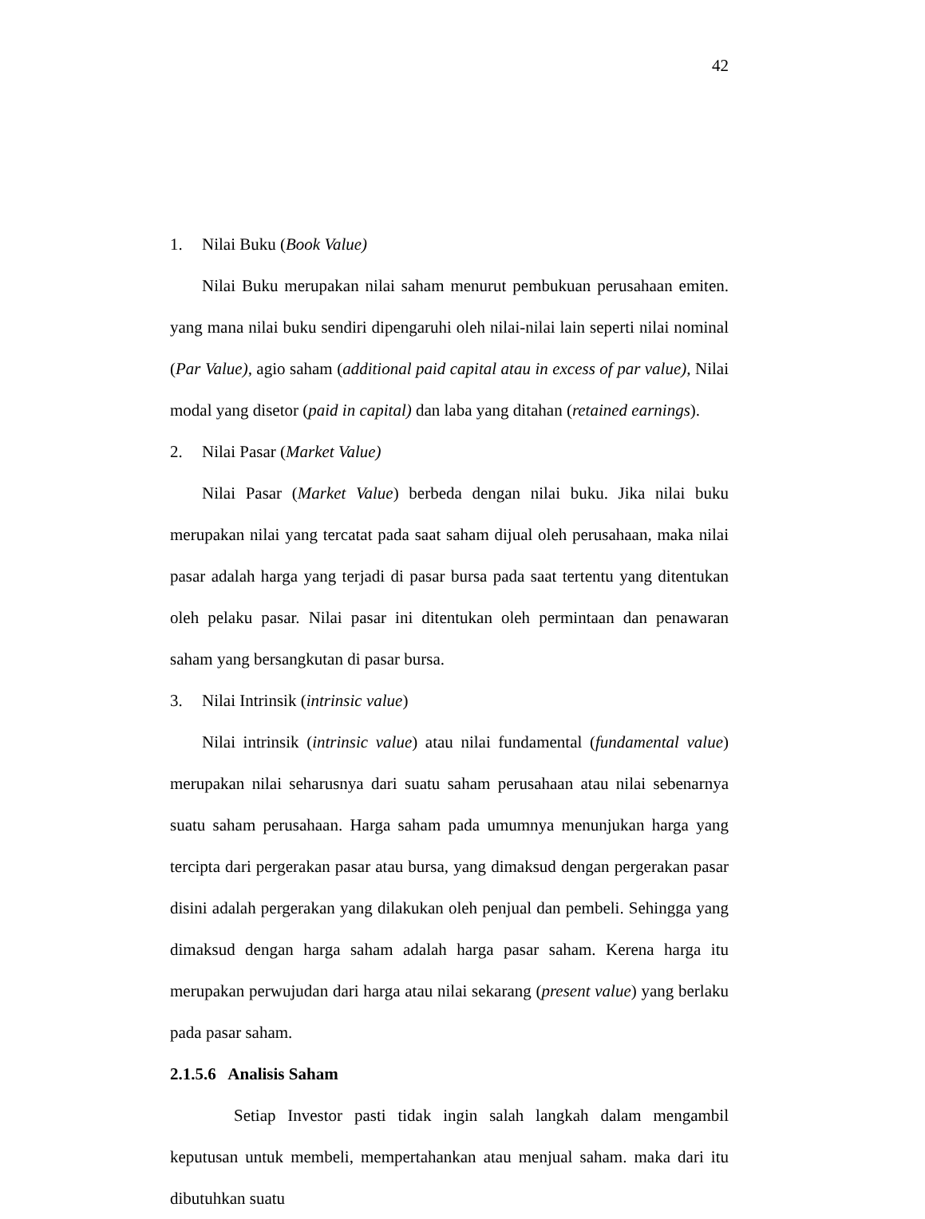42
1. Nilai Buku (Book Value)
Nilai Buku merupakan nilai saham menurut pembukuan perusahaan emiten. yang mana nilai buku sendiri dipengaruhi oleh nilai-nilai lain seperti nilai nominal (Par Value), agio saham (additional paid capital atau in excess of par value), Nilai modal yang disetor (paid in capital) dan laba yang ditahan (retained earnings).
2. Nilai Pasar (Market Value)
Nilai Pasar (Market Value) berbeda dengan nilai buku. Jika nilai buku merupakan nilai yang tercatat pada saat saham dijual oleh perusahaan, maka nilai pasar adalah harga yang terjadi di pasar bursa pada saat tertentu yang ditentukan oleh pelaku pasar. Nilai pasar ini ditentukan oleh permintaan dan penawaran saham yang bersangkutan di pasar bursa.
3. Nilai Intrinsik (intrinsic value)
Nilai intrinsik (intrinsic value) atau nilai fundamental (fundamental value) merupakan nilai seharusnya dari suatu saham perusahaan atau nilai sebenarnya suatu saham perusahaan. Harga saham pada umumnya menunjukan harga yang tercipta dari pergerakan pasar atau bursa, yang dimaksud dengan pergerakan pasar disini adalah pergerakan yang dilakukan oleh penjual dan pembeli. Sehingga yang dimaksud dengan harga saham adalah harga pasar saham. Kerena harga itu merupakan perwujudan dari harga atau nilai sekarang (present value) yang berlaku pada pasar saham.
2.1.5.6 Analisis Saham
Setiap Investor pasti tidak ingin salah langkah dalam mengambil keputusan untuk membeli, mempertahankan atau menjual saham. maka dari itu dibutuhkan suatu